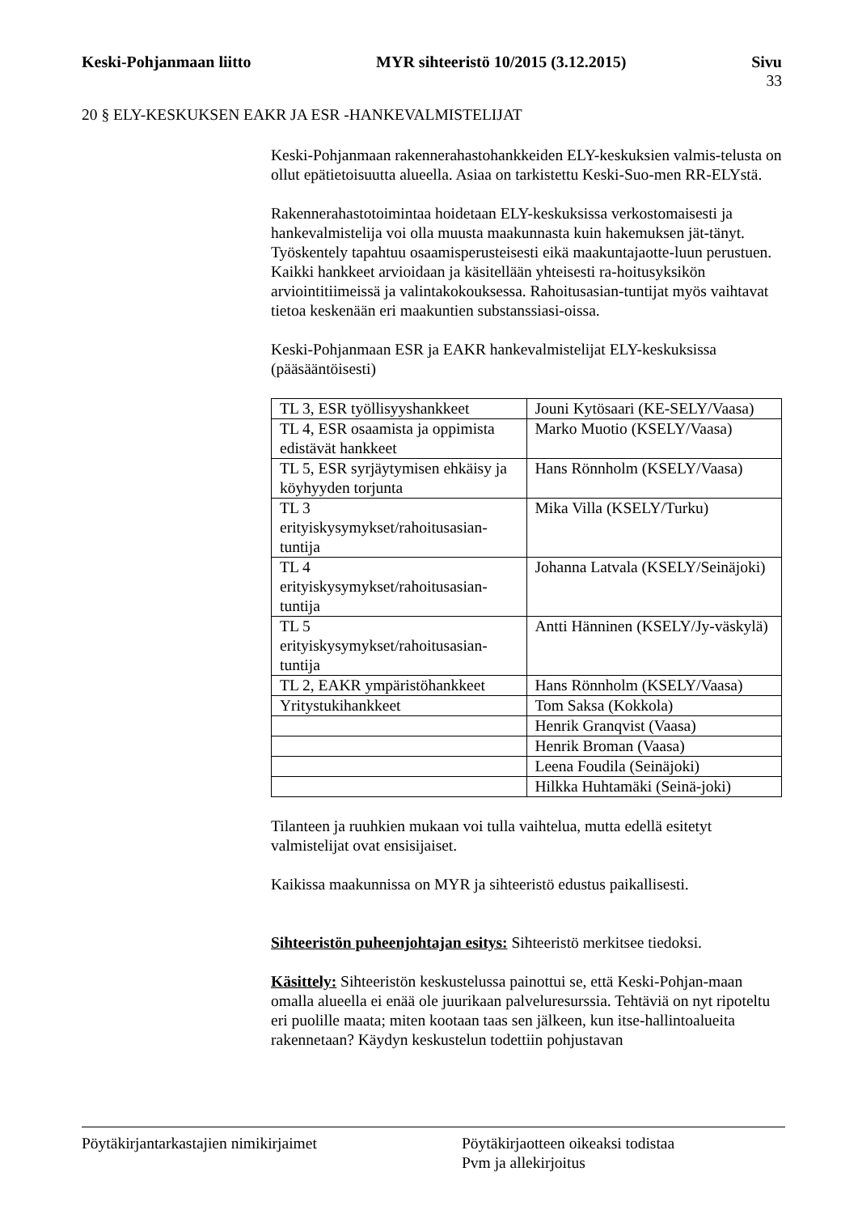Keski-Pohjanmaan liitto MYR sihteeristö 10/2015 (3.12.2015) Sivu
33
20 § ELY-KESKUKSEN EAKR JA ESR -HANKEVALMISTELIJAT
Keski-Pohjanmaan rakennerahastohankkeiden ELY-keskuksien valmis-telusta on ollut epätietoisuutta alueella. Asiaa on tarkistettu Keski-Suo-men RR-ELYstä.
Rakennerahastotoimintaa hoidetaan ELY-keskuksissa verkostomaisesti ja hankevalmistelija voi olla muusta maakunnasta kuin hakemuksen jät-tänyt. Työskentely tapahtuu osaamisperusteisesti eikä maakuntajaotte-luun perustuen. Kaikki hankkeet arvioidaan ja käsitellään yhteisesti ra-hoitusyksikön arviointitiimeissä ja valintakokouksessa. Rahoitusasian-tuntijat myös vaihtavat tietoa keskenään eri maakuntien substanssiasi-oissa.
Keski-Pohjanmaan ESR ja EAKR hankevalmistelijat ELY-keskuksissa (pääsääntöisesti)
| TL 3, ESR työllisyyshankkeet | Jouni Kytösaari (KE-SELY/Vaasa) |
| TL 4, ESR osaamista ja oppimista edistävät hankkeet | Marko Muotio (KSELY/Vaasa) |
| TL 5, ESR syrjäytymisen ehkäisy ja köyhyyden torjunta | Hans Rönnholm (KSELY/Vaasa) |
| TL 3 erityiskysymykset/rahoitusasian-tuntija | Mika Villa (KSELY/Turku) |
| TL 4 erityiskysymykset/rahoitusasian-tuntija | Johanna Latvala (KSELY/Seinäjoki) |
| TL 5 erityiskysymykset/rahoitusasian-tuntija | Antti Hänninen (KSELY/Jy-väskylä) |
| TL 2, EAKR ympäristöhankkeet | Hans Rönnholm (KSELY/Vaasa) |
| Yritystukihankkeet | Tom Saksa (Kokkola) |
| | Henrik Granqvist (Vaasa) |
| | Henrik Broman (Vaasa) |
| | Leena Foudila (Seinäjoki) |
| | Hilkka Huhtamäki (Seinä-joki) |
Tilanteen ja ruuhkien mukaan voi tulla vaihtelua, mutta edellä esitetyt valmistelijat ovat ensisijaiset.
Kaikissa maakunnissa on MYR ja sihteeristö edustus paikallisesti.
Sihteeristön puheenjohtajan esitys: Sihteeristö merkitsee tiedoksi.
Käsittely: Sihteeristön keskustelussa painottui se, että Keski-Pohjan-maan omalla alueella ei enää ole juurikaan palveluresurssia. Tehtäviä on nyt ripoteltu eri puolille maata; miten kootaan taas sen jälkeen, kun itse-hallintoalueita rakennetaan? Käydyn keskustelun todettiin pohjustavan
Pöytäkirjantarkastajien nimikirjaimet Pöytäkirjaotteen oikeaksi todistaa
Pvm ja allekirjoitus